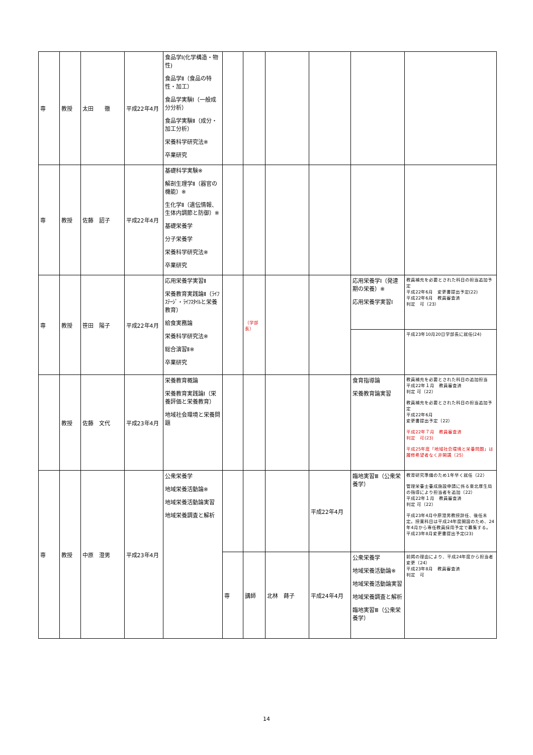| 専 | 教授 | 太田 徹 | 平成22年4月 | 食品学Ⅰ(化学構造・物性) 食品学Ⅱ（食品の特性・加工） 食品学実験Ⅰ（一般成分分析） 食品学実験Ⅱ（成分・加工分析） 栄養科学研究法※ 卒業研究 | | | | | | |
| 専 | 教授 | 佐藤 詔子 | 平成22年4月 | 基礎科学実験※ 解剖生理学Ⅱ（器官の機能）※ 生化学Ⅱ（遺伝情報、生体内調節と防御）※ 基礎栄養学 分子栄養学 栄養科学研究法※ 卒業研究 | | | | | | |
| 専 | 教授 | 笹田 陽子 | 平成22年4月 | 応用栄養学実習Ⅱ 栄養教育実践論Ⅱ（ﾗｲﾌｽﾃｰｼﾞ・ﾗｲﾌｽﾀｲﾙと栄養教育） 給食実務論 栄養科学研究法※ 総合演習Ⅱ※ 卒業研究 | | （学部長） | | | 応用栄養学Ⅰ（発達期の栄養）※ 応用栄養学実習Ⅰ | 教員補充を必要とされた科目の担当追加予定 平成22年6月 変更書提出予定(22) 平成22年6月 教員審査済 判定 可（23） |
| | | | | | | | | | | 平成23年10月20日学部長に就任(24) |
| | 教授 | 佐藤 文代 | 平成23年4月 | 栄養教育概論 栄養教育実践論Ⅰ（栄養評価と栄養教育） 地域社会環境と栄養問題 | | | | | 食育指導論 栄養教育論実習 | 教員補充を必要とされた科目の追加担当 平成22年１月 教員審査済 判定 可（22） 教員補充を必要とされた科目の担当追加予定 平成22年6月 変更書提出予定（22） 平成22年７月 教員審査済 判定 可(23) 平成25年度「地域社会環境と栄養問題」は履修希望者なく非開講（25） |
| 専 | 教授 | 中原 澄男 | 平成23年4月 | 公衆栄養学 地域栄養活動論※ 地域栄養活動論実習 地域栄養調査と解析 | | | | 平成22年4月 | 臨地実習Ⅲ（公衆栄養学） | 教育研究準備のため1年早く就任（22） 管理栄養士養成施設申請に係る東北厚生局の指導により担当者を追加（22） 平成22年１月 教員審査済 判定 可（22） 平成23年4月中原澄男教授辞任、後任未定。授業科目は平成24年度開設のため、24年4月から専任教員採用予定で募集する。平成23年8月変更書提出予定(23) |
| | | | | | 専 | 講師 | 北林 蒔子 | 平成24年4月 | 公衆栄養学 地域栄養活動論※ 地域栄養活動論実習 地域栄養調査と解析 臨地実習Ⅲ（公衆栄養学） | 前掲の理由により、平成24年度から担当者変更（24） 平成23年8月 教員審査済 判定 可 |
14